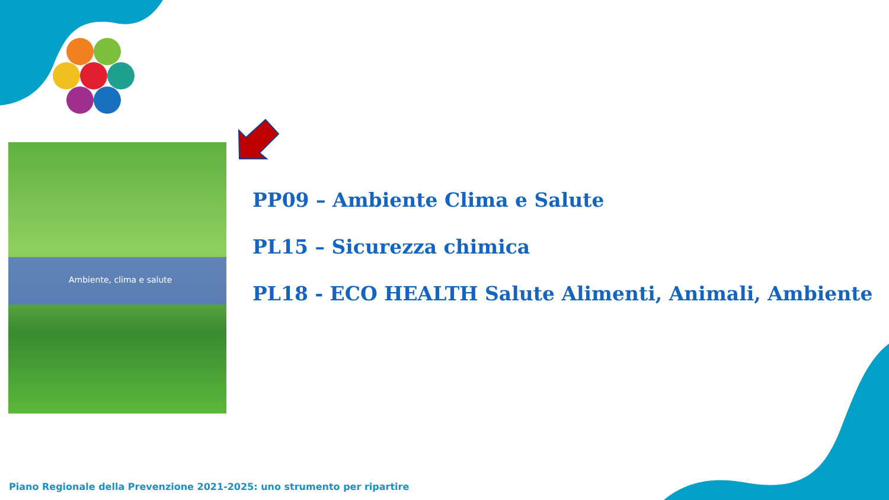Ambiente, clima e salute
PP09 – Ambiente Clima e Salute
PL15 – Sicurezza chimica
PL18 - ECO HEALTH Salute Alimenti, Animali, Ambiente
Piano Regionale della Prevenzione 2021-2025: uno strumento per ripartire